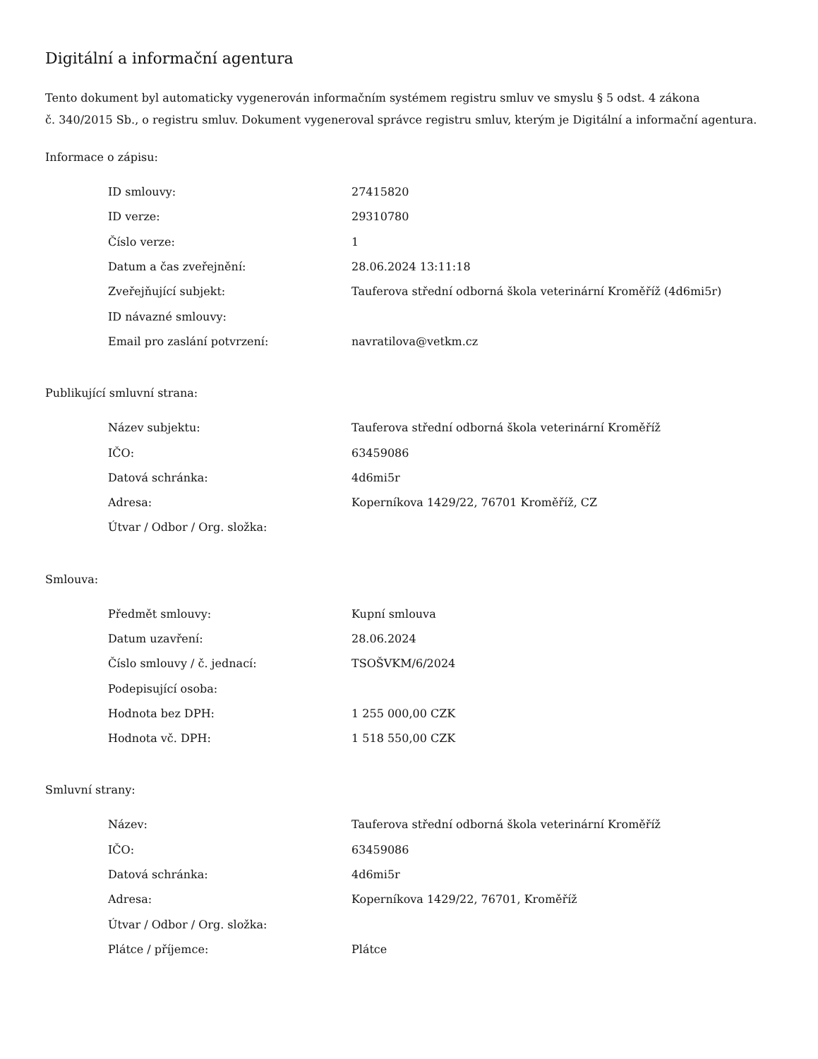Digitální a informační agentura
Tento dokument byl automaticky vygenerován informačním systémem registru smluv ve smyslu § 5 odst. 4 zákona
č. 340/2015 Sb., o registru smluv. Dokument vygeneroval správce registru smluv, kterým je Digitální a informační agentura.
Informace o zápisu:
| ID smlouvy: | 27415820 |
| ID verze: | 29310780 |
| Číslo verze: | 1 |
| Datum a čas zveřejnění: | 28.06.2024 13:11:18 |
| Zveřejňující subjekt: | Tauferova střední odborná škola veterinární Kroměříž (4d6mi5r) |
| ID návazné smlouvy: | |
| Email pro zaslání potvrzení: | navratilova@vetkm.cz |
Publikující smluvní strana:
| Název subjektu: | Tauferova střední odborná škola veterinární Kroměříž |
| IČO: | 63459086 |
| Datová schránka: | 4d6mi5r |
| Adresa: | Koperníkova 1429/22, 76701 Kroměříž, CZ |
| Útvar / Odbor / Org. složka: | |
Smlouva:
| Předmět smlouvy: | Kupní smlouva |
| Datum uzavření: | 28.06.2024 |
| Číslo smlouvy / č. jednací: | TSOŠVKM/6/2024 |
| Podepisující osoba: | |
| Hodnota bez DPH: | 1 255 000,00 CZK |
| Hodnota vč. DPH: | 1 518 550,00 CZK |
Smluvní strany:
| Název: | Tauferova střední odborná škola veterinární Kroměříž |
| IČO: | 63459086 |
| Datová schránka: | 4d6mi5r |
| Adresa: | Koperníkova 1429/22, 76701, Kroměříž |
| Útvar / Odbor / Org. složka: | |
| Plátce / příjemce: | Plátce |